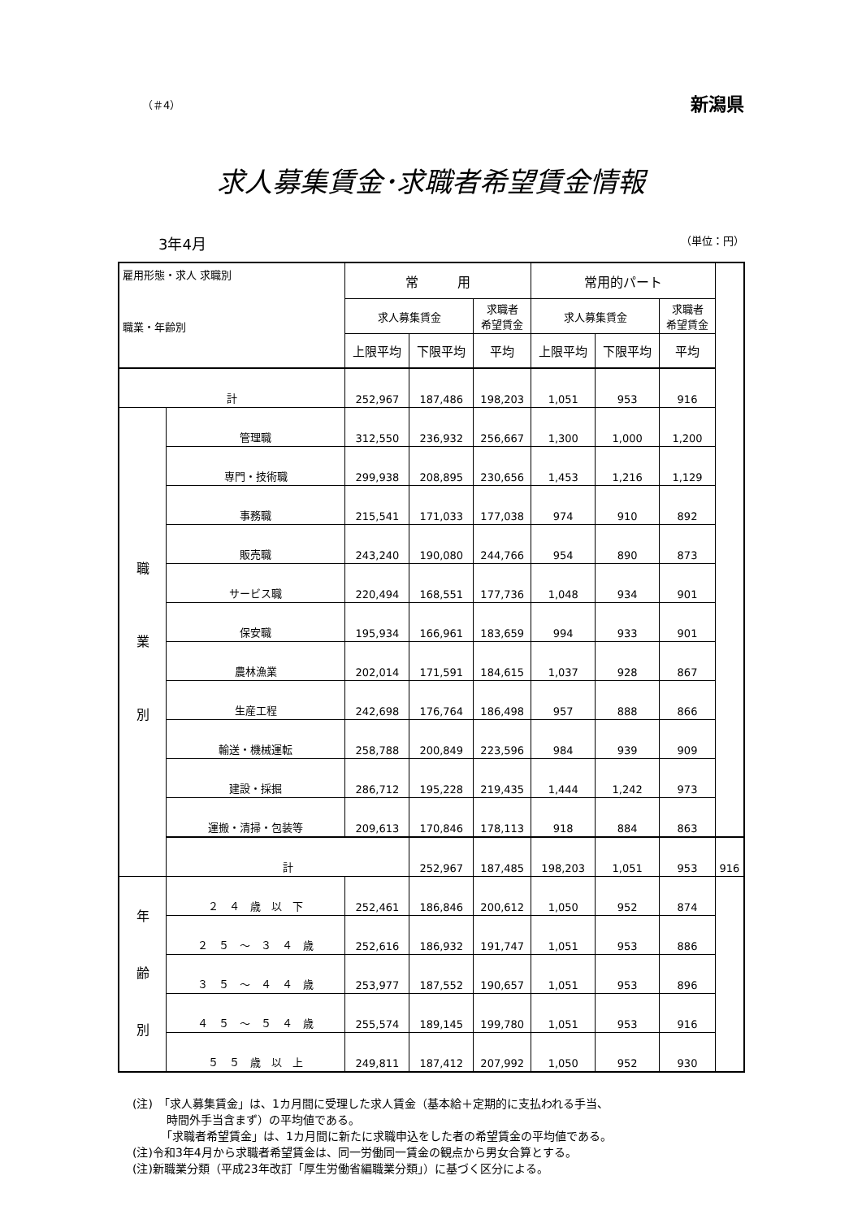（＃4） 新潟県
求人募集賃金･求職者希望賃金情報
3年4月 （単位：円）
| 雇用形態・求人 求職別 職業・年齢別 | | 常 用 | | | 常用的パート | | | |
| --- | --- | --- | --- | --- | --- | --- | --- | --- |
| | | 求人募集賃金 | | 求職者 希望賃金 | 求人募集賃金 | | 求職者 希望賃金 | |
| | | 上限平均 | 下限平均 | 平均 | 上限平均 | 下限平均 | 平均 | |
| 計 | | 252,967 | 187,486 | 198,203 | 1,051 | 953 | 916 | |
| 職 業 別 | 管理職 | 312,550 | 236,932 | 256,667 | 1,300 | 1,000 | 1,200 | |
| | 専門・技術職 | 299,938 | 208,895 | 230,656 | 1,453 | 1,216 | 1,129 | |
| | 事務職 | 215,541 | 171,033 | 177,038 | 974 | 910 | 892 | |
| | 販売職 | 243,240 | 190,080 | 244,766 | 954 | 890 | 873 | |
| | サービス職 | 220,494 | 168,551 | 177,736 | 1,048 | 934 | 901 | |
| | 保安職 | 195,934 | 166,961 | 183,659 | 994 | 933 | 901 | |
| | 農林漁業 | 202,014 | 171,591 | 184,615 | 1,037 | 928 | 867 | |
| | 生産工程 | 242,698 | 176,764 | 186,498 | 957 | 888 | 866 | |
| | 輸送・機械運転 | 258,788 | 200,849 | 223,596 | 984 | 939 | 909 | |
| | 建設・採掘 | 286,712 | 195,228 | 219,435 | 1,444 | 1,242 | 973 | |
| | 運搬・清掃・包装等 | 209,613 | 170,846 | 178,113 | 918 | 884 | 863 | |
| | 計 | | 252,967 | 187,485 | 198,203 | 1,051 | 953 | 916 |
| 年 齢 別 | ２ ４ 歳 以 下 | 252,461 | 186,846 | 200,612 | 1,050 | 952 | 874 | |
| | ２ ５ ～ ３ ４ 歳 | 252,616 | 186,932 | 191,747 | 1,051 | 953 | 886 | |
| | ３ ５ ～ ４ ４ 歳 | 253,977 | 187,552 | 190,657 | 1,051 | 953 | 896 | |
| | ４ ５ ～ ５ ４ 歳 | 255,574 | 189,145 | 199,780 | 1,051 | 953 | 916 | |
| | ５ ５ 歳 以 上 | 249,811 | 187,412 | 207,992 | 1,050 | 952 | 930 | |
(注)　「求人募集賃金」は、1カ月間に受理した求人賃金（基本給＋定期的に支払われる手当、
　　　時間外手当含まず）の平均値である。
　　　「求職者希望賃金」は、1カ月間に新たに求職申込をした者の希望賃金の平均値である。
(注)令和3年4月から求職者希望賃金は、同一労働同一賃金の観点から男女合算とする。
(注)新職業分類（平成23年改訂「厚生労働省編職業分類」）に基づく区分による。